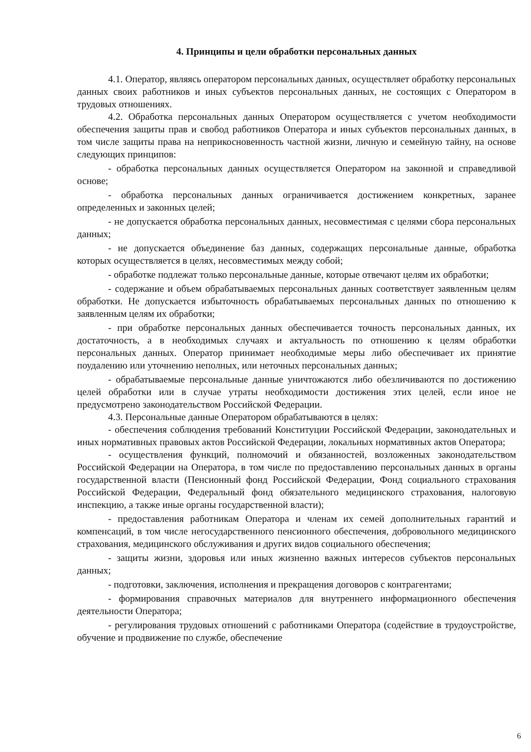4. Принципы и цели обработки персональных данных
4.1. Оператор, являясь оператором персональных данных, осуществляет обработку персональных данных своих работников и иных субъектов персональных данных, не состоящих с Оператором в трудовых отношениях.
4.2. Обработка персональных данных Оператором осуществляется с учетом необходимости обеспечения защиты прав и свобод работников Оператора и иных субъектов персональных данных, в том числе защиты права на неприкосновенность частной жизни, личную и семейную тайну, на основе следующих принципов:
- обработка персональных данных осуществляется Оператором на законной и справедливой основе;
- обработка персональных данных ограничивается достижением конкретных, заранее определенных и законных целей;
- не допускается обработка персональных данных, несовместимая с целями сбора персональных данных;
- не допускается объединение баз данных, содержащих персональные данные, обработка которых осуществляется в целях, несовместимых между собой;
- обработке подлежат только персональные данные, которые отвечают целям их обработки;
- содержание и объем обрабатываемых персональных данных соответствует заявленным целям обработки. Не допускается избыточность обрабатываемых персональных данных по отношению к заявленным целям их обработки;
- при обработке персональных данных обеспечивается точность персональных данных, их достаточность, а в необходимых случаях и актуальность по отношению к целям обработки персональных данных. Оператор принимает необходимые меры либо обеспечивает их принятие поудалению или уточнению неполных, или неточных персональных данных;
- обрабатываемые персональные данные уничтожаются либо обезличиваются по достижению целей обработки или в случае утраты необходимости достижения этих целей, если иное не предусмотрено законодательством Российской Федерации.
4.3. Персональные данные Оператором обрабатываются в целях:
- обеспечения соблюдения требований Конституции Российской Федерации, законодательных и иных нормативных правовых актов Российской Федерации, локальных нормативных актов Оператора;
- осуществления функций, полномочий и обязанностей, возложенных законодательством Российской Федерации на Оператора, в том числе по предоставлению персональных данных в органы государственной власти (Пенсионный фонд Российской Федерации, Фонд социального страхования Российской Федерации, Федеральный фонд обязательного медицинского страхования, налоговую инспекцию, а также иные органы государственной власти);
- предоставления работникам Оператора и членам их семей дополнительных гарантий и компенсаций, в том числе негосударственного пенсионного обеспечения, добровольного медицинского страхования, медицинского обслуживания и других видов социального обеспечения;
- защиты жизни, здоровья или иных жизненно важных интересов субъектов персональных данных;
- подготовки, заключения, исполнения и прекращения договоров с контрагентами;
- формирования справочных материалов для внутреннего информационного обеспечения деятельности Оператора;
- регулирования трудовых отношений с работниками Оператора (содействие в трудоустройстве, обучение и продвижение по службе, обеспечение
6